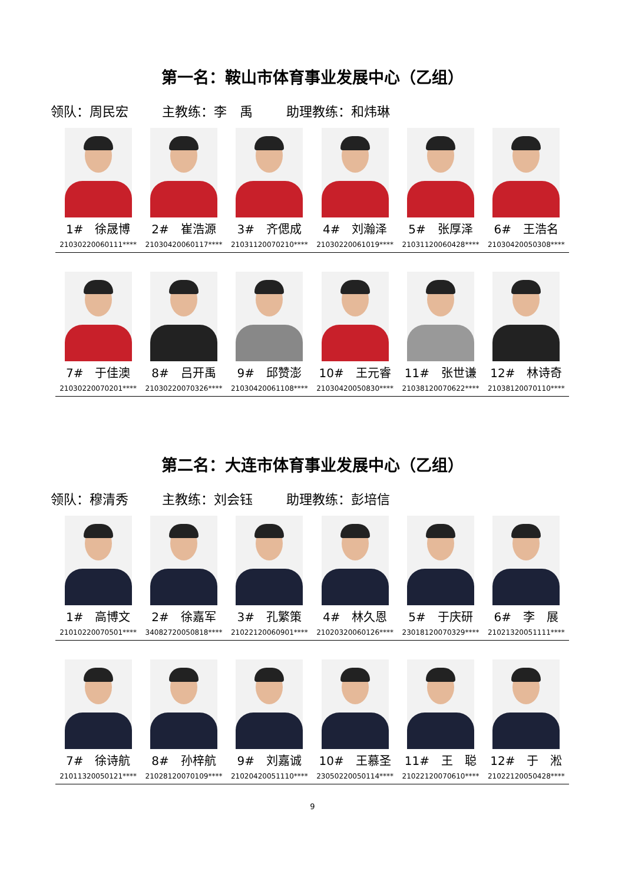第一名：鞍山市体育事业发展中心（乙组）
领队：周民宏 主教练：李　禹 助理教练：和炜琳
| 1# 徐晟博 21030220060111**** | 2# 崔浩源 21030420060117**** | 3# 齐偲成 21031120070210**** | 4# 刘瀚泽 21030220061019**** | 5# 张厚泽 21031120060428**** | 6# 王浩名 21030420050308**** |
| 7# 于佳澳 21030220070201**** | 8# 吕开禹 21030220070326**** | 9# 邱赞澎 21030420061108**** | 10# 王元睿 21030420050830**** | 11# 张世谦 21038120070622**** | 12# 林诗奇 21038120070110**** |
第二名：大连市体育事业发展中心（乙组）
领队：穆清秀 主教练：刘会钰 助理教练：彭培信
| 1# 高博文 21010220070501**** | 2# 徐嘉军 34082720050818**** | 3# 孔繁策 21022120060901**** | 4# 林久恩 21020320060126**** | 5# 于庆研 23018120070329**** | 6# 李 展 21021320051111**** |
| 7# 徐诗航 21011320050121**** | 8# 孙梓航 21028120070109**** | 9# 刘嘉诚 21020420051110**** | 10# 王慕圣 23050220050114**** | 11# 王 聪 21022120070610**** | 12# 于 淞 21022120050428**** |
9